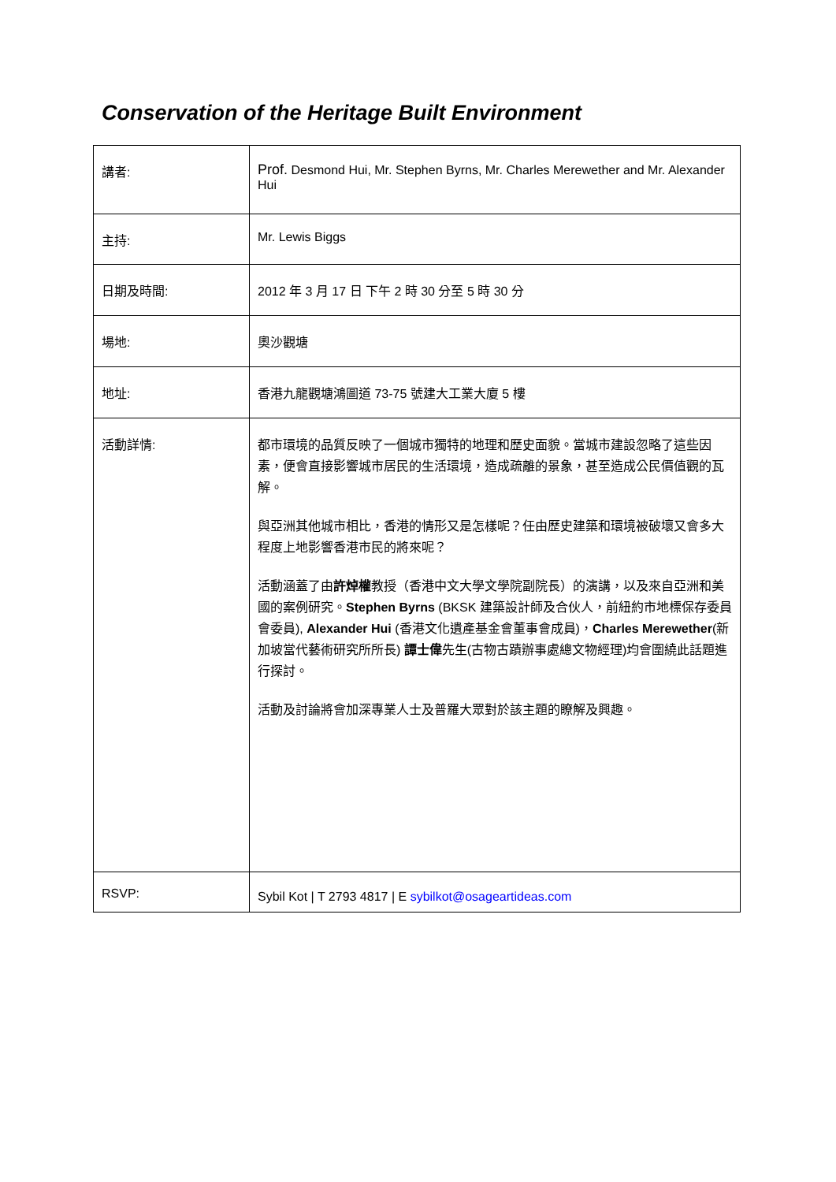Conservation of the Heritage Built Environment
| 講者: | Prof. Desmond Hui, Mr. Stephen Byrns, Mr. Charles Merewether and Mr. Alexander Hui |
| 主持: | Mr. Lewis Biggs |
| 日期及時間: | 2012 年 3 月 17 日 下午 2 時 30 分至 5 時 30 分 |
| 場地: | 奧沙觀塘 |
| 地址: | 香港九龍觀塘鴻圖道 73-75 號建大工業大廈 5 樓 |
| 活動詳情: | 都市環境的品質反映了一個城市獨特的地理和歷史面貌。當城市建設忽略了這些因素，便會直接影響城市居民的生活環境，造成疏離的景象，甚至造成公民價值觀的瓦解。 與亞洲其他城市相比，香港的情形又是怎樣呢？任由歷史建築和環境被破壞又會多大程度上地影響香港市民的將來呢？ 活動涵蓋了由 許焯權 教授（香港中文大學文學院副院長）的演講，以及來自亞洲和美國的案例研究。 Stephen Byrns (BKSK 建築設計師及合伙人，前紐約市地標保存委員會委員), Alexander Hui (香港文化遺產基金會董事會成員)， Charles Merewether (新加坡當代藝術研究所所長) 譚士偉 先生(古物古蹟辦事處總文物經理)均會圍繞此話題進行探討。 活動及討論將會加深專業人士及普羅大眾對於該主題的瞭解及興趣。 |
| RSVP: | Sybil Kot / T 2793 4817 / E sybilkot@osageartideas.com |